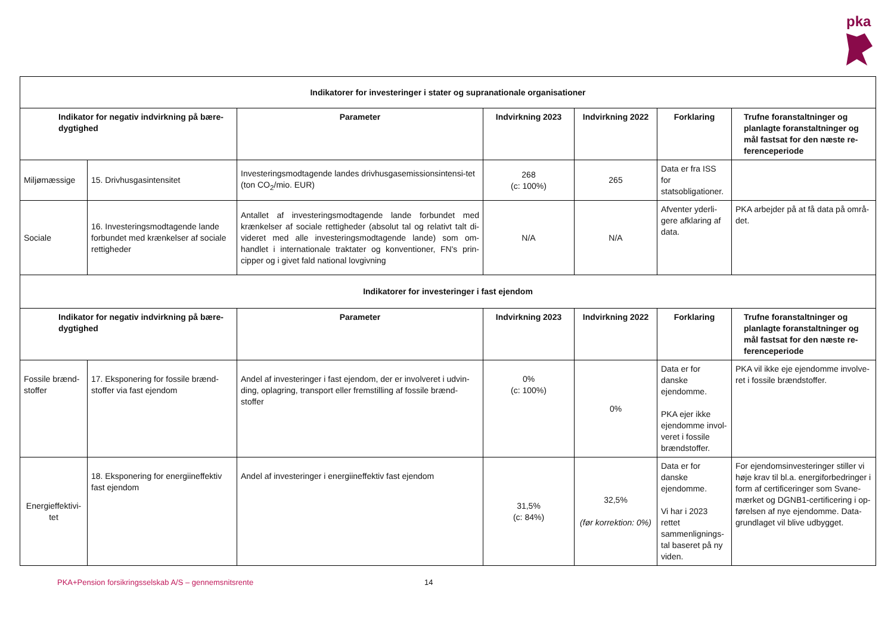pka
| Indikatorer for investeringer i stater og supranationale organisationer | | | | | | |
| --- | --- | --- | --- | --- | --- | --- |
| Indikator for negativ indvirkning på bære-dygtighed | | Parameter | Indvirkning 2023 | Indvirkning 2022 | Forklaring | Trufne foranstaltninger og planlagte foranstaltninger og mål fastsat for den næste re-ferenceperiode |
| Miljømæssige | 15. Drivhusgasintensitet | Investeringsmodtagende landes drivhusgasemissionsintensi-tet (ton CO<sub>2</sub>/mio. EUR) | 268 (c: 100%) | 265 | Data er fra ISS for statsobligationer. | |
| Sociale | 16. Investeringsmodtagende lande forbundet med krænkelser af sociale rettigheder | Antallet af investeringsmodtagende lande forbundet med krænkelser af sociale rettigheder (absolut tal og relativt talt di-videret med alle investeringsmodtagende lande) som om-handlet i internationale traktater og konventioner, FN's prin-cipper og i givet fald national lovgivning | N/A | N/A | Afventer yderli-gere afklaring af data. | PKA arbejder på at få data på områ-det. |
| Indikatorer for investeringer i fast ejendom | | | | | | |
| Indikator for negativ indvirkning på bære-dygtighed | | Parameter | Indvirkning 2023 | Indvirkning 2022 | Forklaring | Trufne foranstaltninger og planlagte foranstaltninger og mål fastsat for den næste re-ferenceperiode |
| Fossile brænd-stoffer | 17. Eksponering for fossile brænd-stoffer via fast ejendom | Andel af investeringer i fast ejendom, der er involveret i udvin-ding, oplagring, transport eller fremstilling af fossile brænd-stoffer | 0% (c: 100%) | 0% | Data er for danske ejendomme. PKA ejer ikke ejendomme invol-veret i fossile brændstoffer. | PKA vil ikke eje ejendomme involve-ret i fossile brændstoffer. |
| Energieffektivi-tet | 18. Eksponering for energiineffektiv fast ejendom | Andel af investeringer i energiineffektiv fast ejendom | 31,5% (c: 84%) | 32,5% (før korrektion: 0%) | Data er for danske ejendomme. Vi har i 2023 rettet sammenlignings-tal baseret på ny viden. | For ejendomsinvesteringer stiller vi høje krav til bl.a. energiforbedringer i form af certificeringer som Svane-mærket og DGNB1-certificering i op-førelsen af nye ejendomme. Data-grundlaget vil blive udbygget. |
PKA+Pension forsikringsselskab A/S – gennemsnitsrente
14